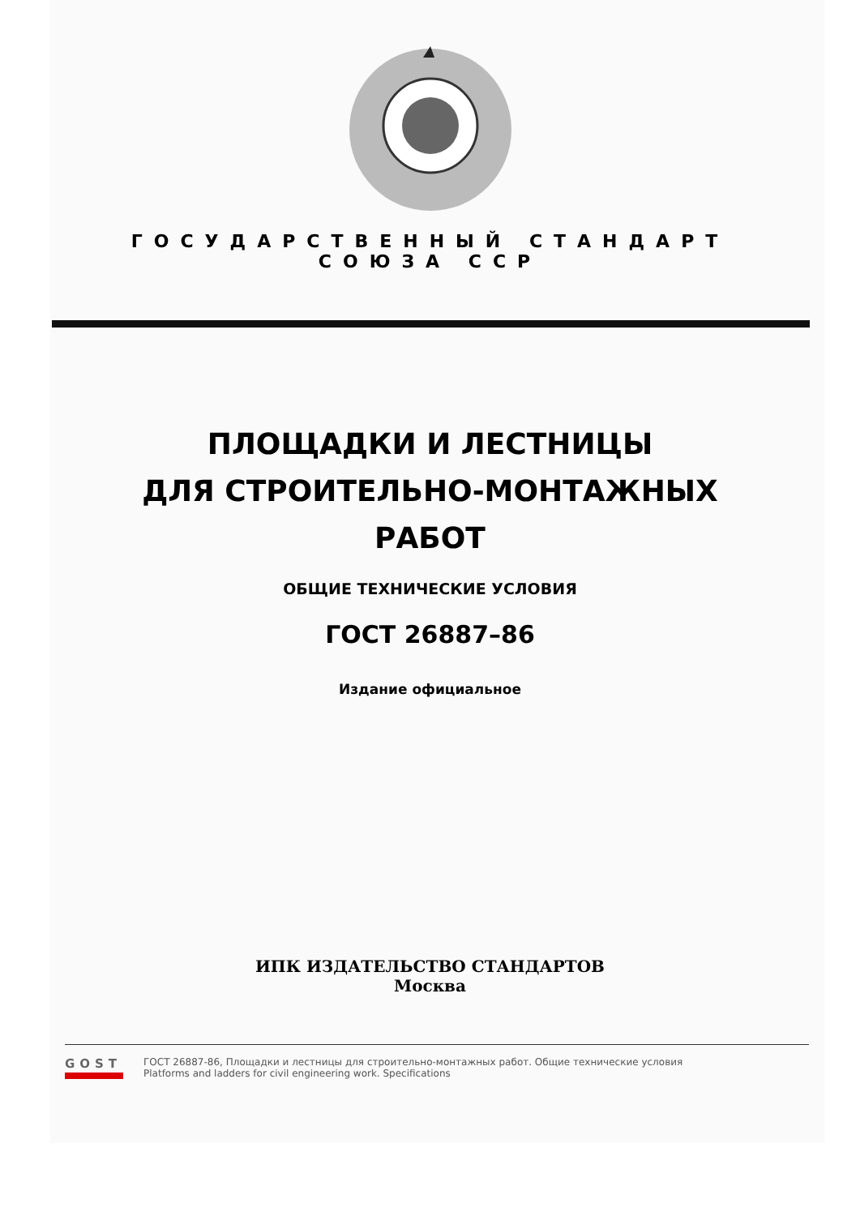ГОСУДАРСТВЕННЫЙ СТАНДАРТ
СОЮЗА ССР
ПЛОЩАДКИ И ЛЕСТНИЦЫ
ДЛЯ СТРОИТЕЛЬНО-МОНТАЖНЫХ
РАБОТ
ОБЩИЕ ТЕХНИЧЕСКИЕ УСЛОВИЯ
ГОСТ 26887–86
Издание официальное
ИПК ИЗДАТЕЛЬСТВО СТАНДАРТОВ
Москва
GOST
ГОСТ 26887-86, Площадки и лестницы для строительно-монтажных работ. Общие технические условия
Platforms and ladders for civil engineering work. Specifications